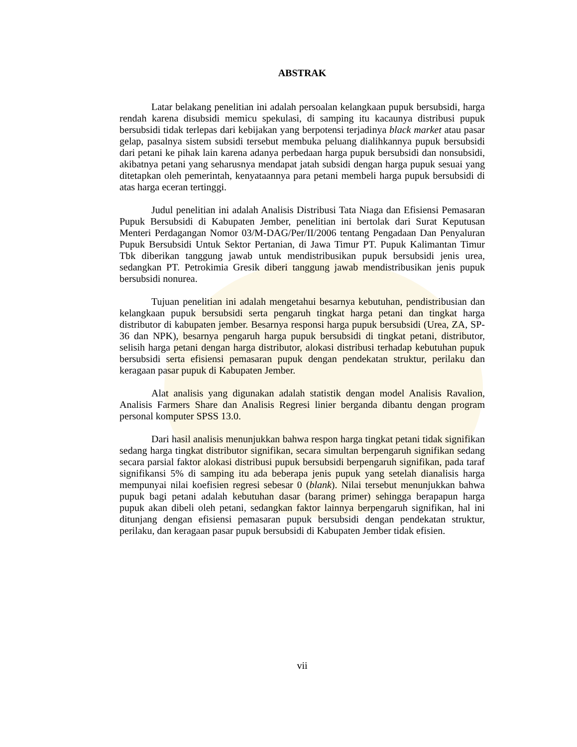ABSTRAK
Latar belakang penelitian ini adalah persoalan kelangkaan pupuk bersubsidi, harga rendah karena disubsidi memicu spekulasi, di samping itu kacaunya distribusi pupuk bersubsidi tidak terlepas dari kebijakan yang berpotensi terjadinya black market atau pasar gelap, pasalnya sistem subsidi tersebut membuka peluang dialihkannya pupuk bersubsidi dari petani ke pihak lain karena adanya perbedaan harga pupuk bersubsidi dan nonsubsidi, akibatnya petani yang seharusnya mendapat jatah subsidi dengan harga pupuk sesuai yang ditetapkan oleh pemerintah, kenyataannya para petani membeli harga pupuk bersubsidi di atas harga eceran tertinggi.
Judul penelitian ini adalah Analisis Distribusi Tata Niaga dan Efisiensi Pemasaran Pupuk Bersubsidi di Kabupaten Jember, penelitian ini bertolak dari Surat Keputusan Menteri Perdagangan Nomor 03/M-DAG/Per/II/2006 tentang Pengadaan Dan Penyaluran Pupuk Bersubsidi Untuk Sektor Pertanian, di Jawa Timur PT. Pupuk Kalimantan Timur Tbk diberikan tanggung jawab untuk mendistribusikan pupuk bersubsidi jenis urea, sedangkan PT. Petrokimia Gresik diberi tanggung jawab mendistribusikan jenis pupuk bersubsidi nonurea.
Tujuan penelitian ini adalah mengetahui besarnya kebutuhan, pendistribusian dan kelangkaan pupuk bersubsidi serta pengaruh tingkat harga petani dan tingkat harga distributor di kabupaten jember. Besarnya responsi harga pupuk bersubsidi (Urea, ZA, SP-36 dan NPK), besarnya pengaruh harga pupuk bersubsidi di tingkat petani, distributor, selisih harga petani dengan harga distributor, alokasi distribusi terhadap kebutuhan pupuk bersubsidi serta efisiensi pemasaran pupuk dengan pendekatan struktur, perilaku dan keragaan pasar pupuk di Kabupaten Jember.
Alat analisis yang digunakan adalah statistik dengan model Analisis Ravalion, Analisis Farmers Share dan Analisis Regresi linier berganda dibantu dengan program personal komputer SPSS 13.0.
Dari hasil analisis menunjukkan bahwa respon harga tingkat petani tidak signifikan sedang harga tingkat distributor signifikan, secara simultan berpengaruh signifikan sedang secara parsial faktor alokasi distribusi pupuk bersubsidi berpengaruh signifikan, pada taraf signifikansi 5% di samping itu ada beberapa jenis pupuk yang setelah dianalisis harga mempunyai nilai koefisien regresi sebesar 0 (blank). Nilai tersebut menunjukkan bahwa pupuk bagi petani adalah kebutuhan dasar (barang primer) sehingga berapapun harga pupuk akan dibeli oleh petani, sedangkan faktor lainnya berpengaruh signifikan, hal ini ditunjang dengan efisiensi pemasaran pupuk bersubsidi dengan pendekatan struktur, perilaku, dan keragaan pasar pupuk bersubsidi di Kabupaten Jember tidak efisien.
vii